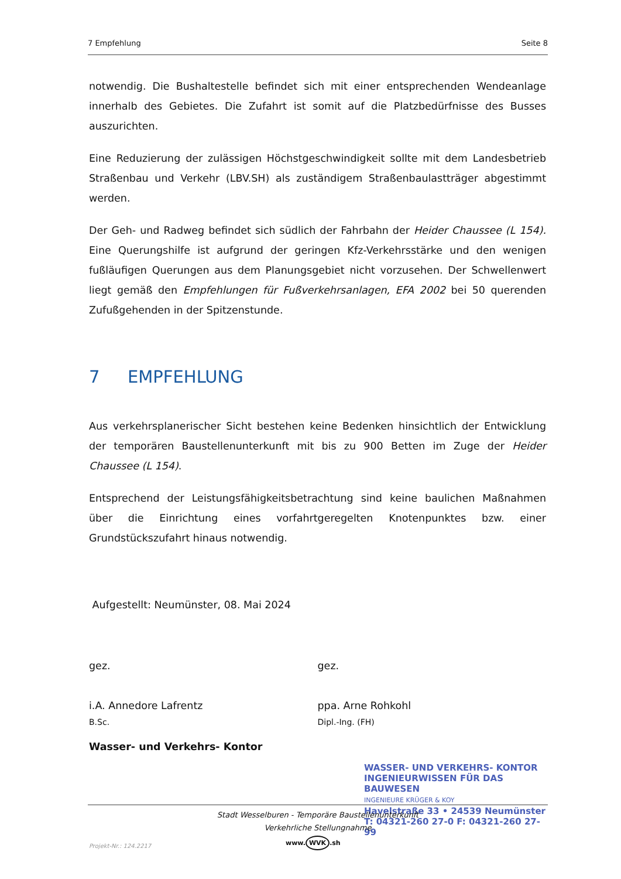7 Empfehlung Seite 8
notwendig. Die Bushaltestelle befindet sich mit einer entsprechenden Wendeanlage innerhalb des Gebietes. Die Zufahrt ist somit auf die Platzbedürfnisse des Busses auszurichten.
Eine Reduzierung der zulässigen Höchstgeschwindigkeit sollte mit dem Landesbetrieb Straßenbau und Verkehr (LBV.SH) als zuständigem Straßenbaulastträger abgestimmt werden.
Der Geh- und Radweg befindet sich südlich der Fahrbahn der Heider Chaussee (L 154). Eine Querungshilfe ist aufgrund der geringen Kfz-Verkehrsstärke und den wenigen fußläufigen Querungen aus dem Planungsgebiet nicht vorzusehen. Der Schwellenwert liegt gemäß den Empfehlungen für Fußverkehrsanlagen, EFA 2002 bei 50 querenden Zufußgehenden in der Spitzenstunde.
7 EMPFEHLUNG
Aus verkehrsplanerischer Sicht bestehen keine Bedenken hinsichtlich der Entwicklung der temporären Baustellenunterkunft mit bis zu 900 Betten im Zuge der Heider Chaussee (L 154).
Entsprechend der Leistungsfähigkeitsbetrachtung sind keine baulichen Maßnahmen über die Einrichtung eines vorfahrtgeregelten Knotenpunktes bzw. einer Grundstückszufahrt hinaus notwendig.
Aufgestellt: Neumünster, 08. Mai 2024
gez. gez.
i.A. Annedore Lafrentz ppa. Arne Rohkohl
B.Sc. Dipl.-Ing. (FH)
Wasser- und Verkehrs- Kontor
WASSER- UND VERKEHRS- KONTOR
INGENIEURWISSEN FÜR DAS BAUWESEN
INGENIEURE KRÜGER & KOY
Havelstraße 33 • 24539 Neumünster
T: 04321-260 27-0 F: 04321-260 27-99
Stadt Wesselburen - Temporäre Baustellenunterkunft
Verkehrliche Stellungnahme
Projekt-Nr.: 124.2217 www. WVK.sh